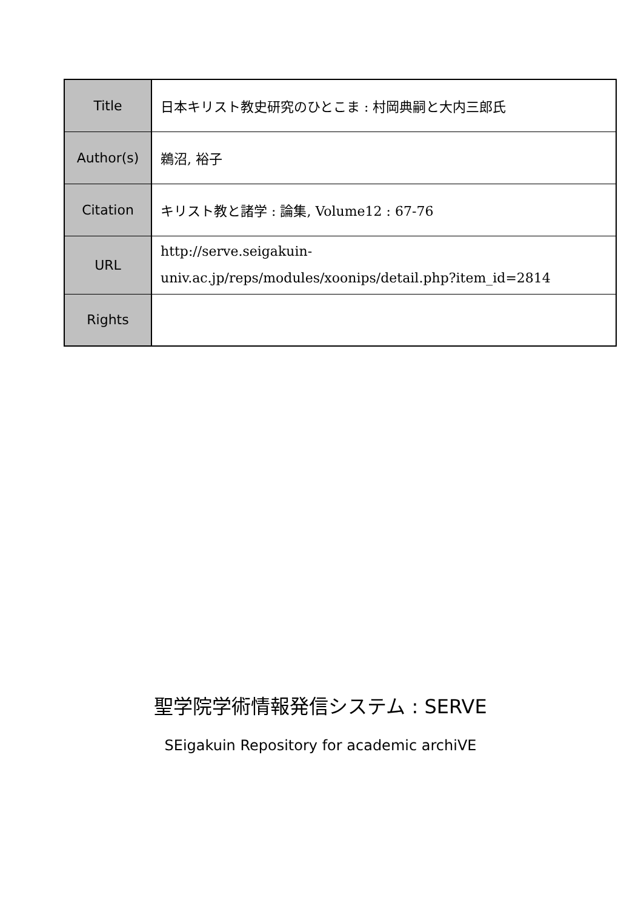| Title | 日本キリスト教史研究のひとこま : 村岡典嗣と大内三郎氏 |
| Author(s) | 鵜沼, 裕子 |
| Citation | キリスト教と諸学 : 論集, Volume12 : 67-76 |
| URL | http://serve.seigakuin-univ.ac.jp/reps/modules/xoonips/detail.php?item_id=2814 |
| Rights | |
聖学院学術情報発信システム : SERVE
SEigakuin Repository for academic archiVE